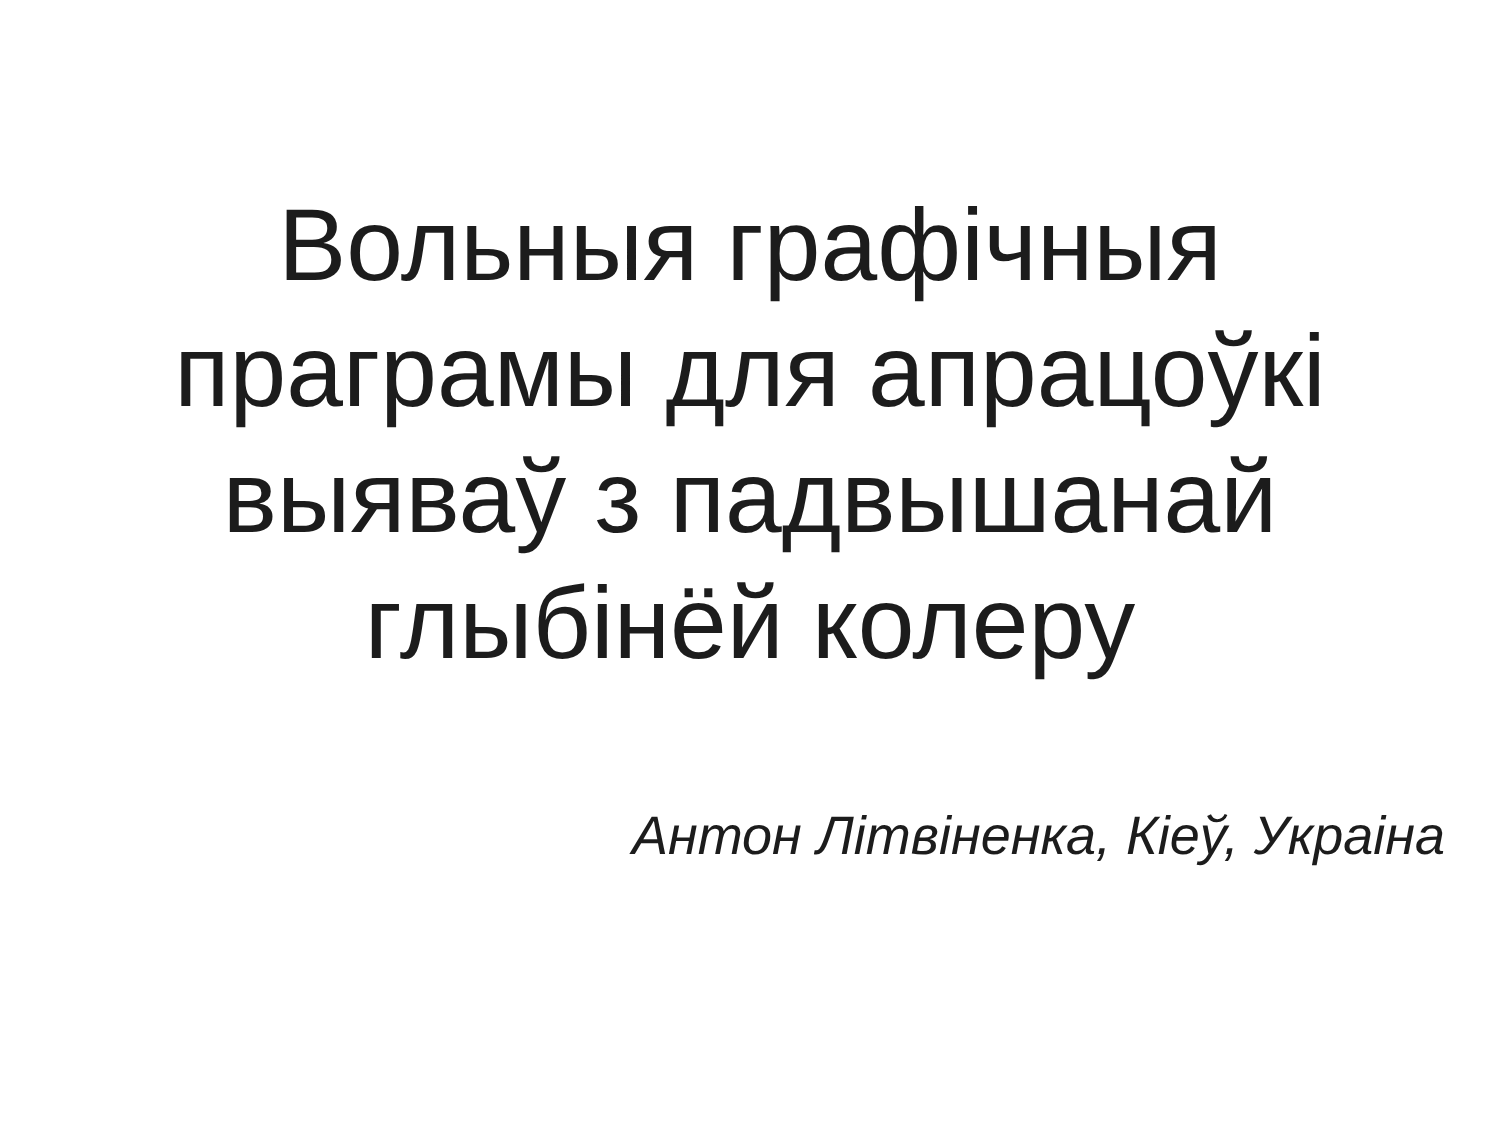Вольныя графічныя
праграмы для апрацоўкі
выяваў з падвышанай
глыбінёй колеру
Антон Літвіненка, Кіеў, Украіна